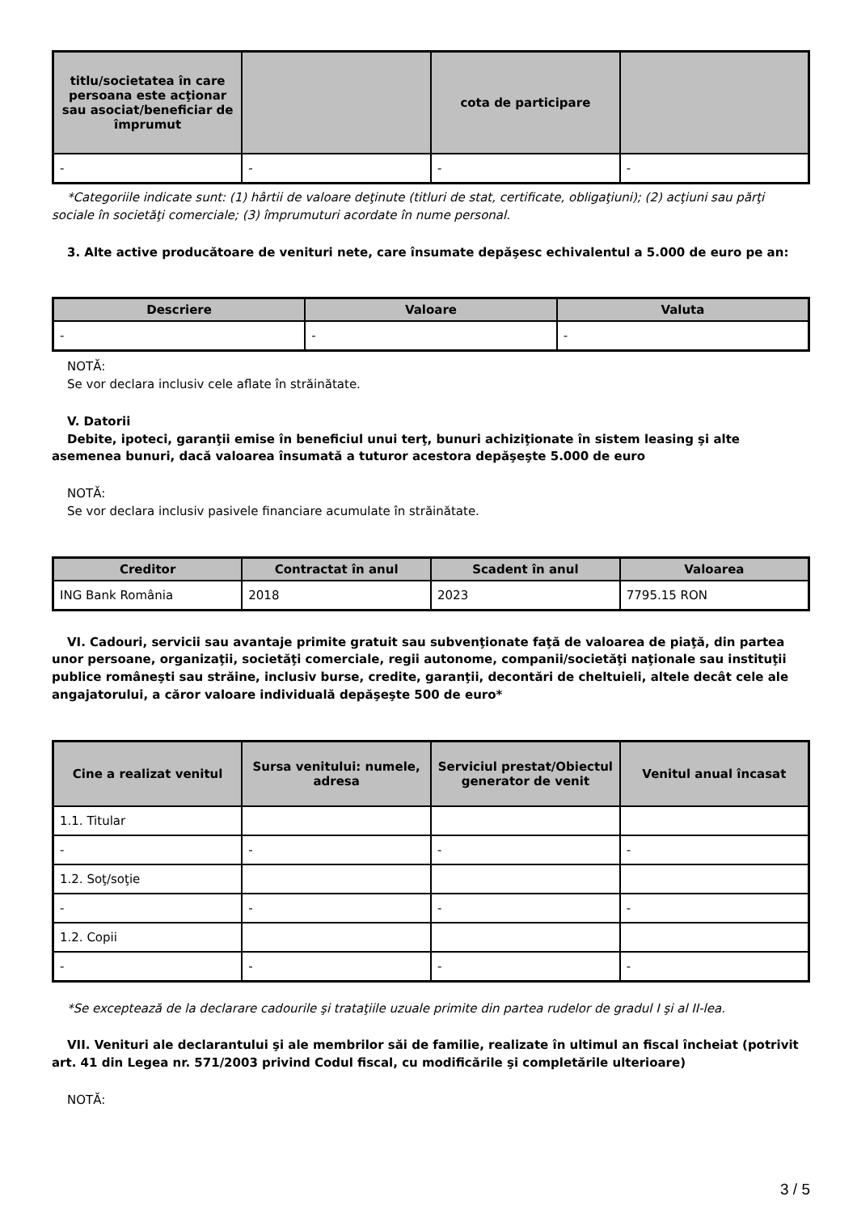| titlu/societatea în care persoana este acţionar sau asociat/beneficiar de împrumut | | cota de participare | |
| --- | --- | --- | --- |
| - | - | - | - |
*Categoriile indicate sunt: (1) hârtii de valoare deţinute (titluri de stat, certificate, obligaţiuni); (2) acţiuni sau părţi sociale în societăţi comerciale; (3) împrumuturi acordate în nume personal.
3. Alte active producătoare de venituri nete, care însumate depăşesc echivalentul a 5.000 de euro pe an:
| Descriere | Valoare | Valuta |
| --- | --- | --- |
| - | - | - |
NOTĂ:
Se vor declara inclusiv cele aflate în străinătate.
V. Datorii
Debite, ipoteci, garanţii emise în beneficiul unui terţ, bunuri achiziţionate în sistem leasing şi alte asemenea bunuri, dacă valoarea însumată a tuturor acestora depăşeşte 5.000 de euro
NOTĂ:
Se vor declara inclusiv pasivele financiare acumulate în străinătate.
| Creditor | Contractat în anul | Scadent în anul | Valoarea |
| --- | --- | --- | --- |
| ING Bank România | 2018 | 2023 | 7795.15 RON |
VI. Cadouri, servicii sau avantaje primite gratuit sau subvenţionate faţă de valoarea de piaţă, din partea unor persoane, organizaţii, societăţi comerciale, regii autonome, companii/societăţi naţionale sau instituţii publice româneşti sau străine, inclusiv burse, credite, garanţii, decontări de cheltuieli, altele decât cele ale angajatorului, a căror valoare individuală depăşeşte 500 de euro*
| Cine a realizat venitul | Sursa venitului: numele, adresa | Serviciul prestat/Obiectul generator de venit | Venitul anual încasat |
| --- | --- | --- | --- |
| 1.1. Titular | | | |
| - | - | - | - |
| 1.2. Soţ/soţie | | | |
| - | - | - | - |
| 1.2. Copii | | | |
| - | - | - | - |
*Se exceptează de la declarare cadourile şi trataţiile uzuale primite din partea rudelor de gradul I şi al II-lea.
VII. Venituri ale declarantului şi ale membrilor săi de familie, realizate în ultimul an fiscal încheiat (potrivit art. 41 din Legea nr. 571/2003 privind Codul fiscal, cu modificările şi completările ulterioare)
NOTĂ:
3 / 5